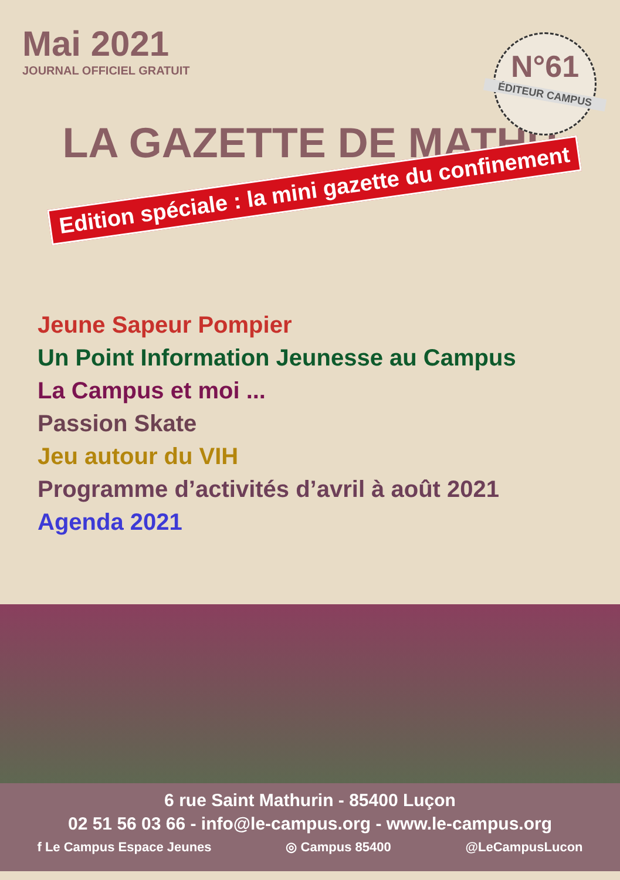Mai 2021
JOURNAL OFFICIEL GRATUIT
N°61
ÉDITEUR CAMPUS
LA GAZETTE DE MATHU
Edition spéciale : la mini gazette du confinement
Jeune Sapeur Pompier
Un Point Information Jeunesse au Campus
La Campus et moi ...
Passion Skate
Jeu autour du VIH
Programme d’activités d’avril à août 2021
Agenda 2021
6 rue Saint Mathurin - 85400 Luçon
02 51 56 03 66 - info@le-campus.org - www.le-campus.org
f Le Campus Espace Jeunes ◎ Campus 85400 @LeCampusLucon